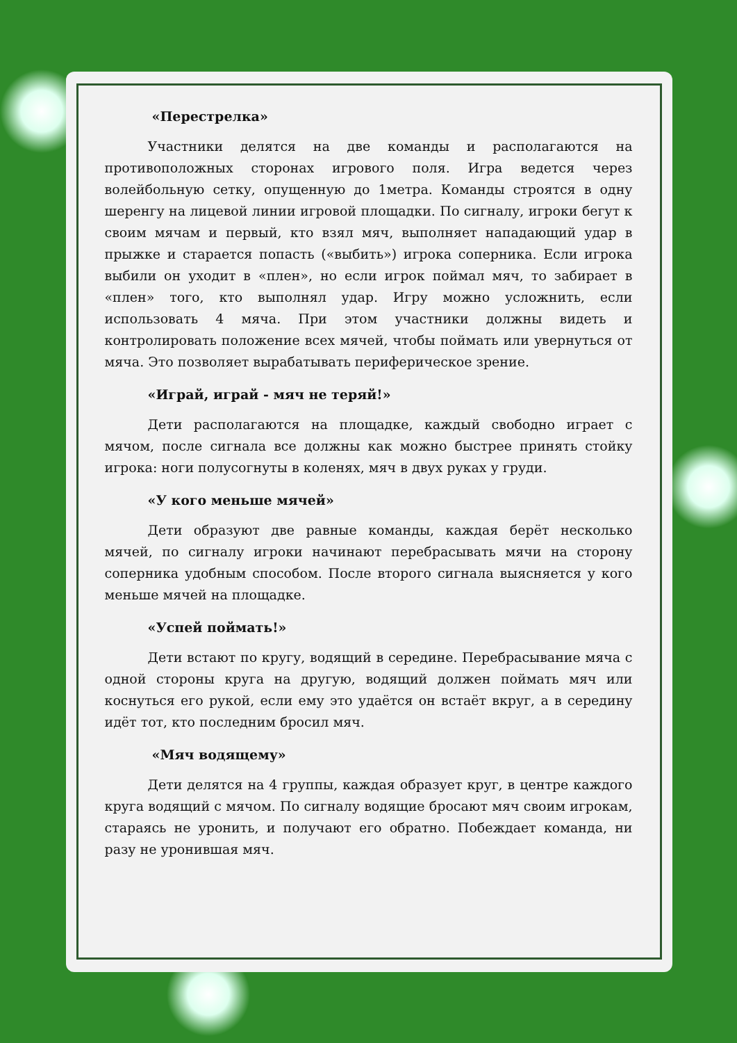«Перестрелка»
Участники делятся на две команды и располагаются на противоположных сторонах игрового поля. Игра ведется через волейбольную сетку, опущенную до 1метра. Команды строятся в одну шеренгу на лицевой линии игровой площадки. По сигналу, игроки бегут к своим мячам и первый, кто взял мяч, выполняет нападающий удар в прыжке и старается попасть («выбить») игрока соперника. Если игрока выбили он уходит в «плен», но если игрок поймал мяч, то забирает в «плен» того, кто выполнял удар. Игру можно усложнить, если использовать 4 мяча. При этом участники должны видеть и контролировать положение всех мячей, чтобы поймать или увернуться от мяча. Это позволяет вырабатывать периферическое зрение.
«Играй, играй - мяч не теряй!»
Дети располагаются на площадке, каждый свободно играет с мячом, после сигнала все должны как можно быстрее принять стойку игрока: ноги полусогнуты в коленях, мяч в двух руках у груди.
«У кого меньше мячей»
Дети образуют две равные команды, каждая берёт несколько мячей, по сигналу игроки начинают перебрасывать мячи на сторону соперника удобным способом. После второго сигнала выясняется у кого меньше мячей на площадке.
«Успей поймать!»
Дети встают по кругу, водящий в середине. Перебрасывание мяча с одной стороны круга на другую, водящий должен поймать мяч или коснуться его рукой, если ему это удаётся он встаёт вкруг, а в середину идёт тот, кто последним бросил мяч.
«Мяч водящему»
Дети делятся на 4 группы, каждая образует круг, в центре каждого круга водящий с мячом. По сигналу водящие бросают мяч своим игрокам, стараясь не уронить, и получают его обратно. Побеждает команда, ни разу не уронившая мяч.